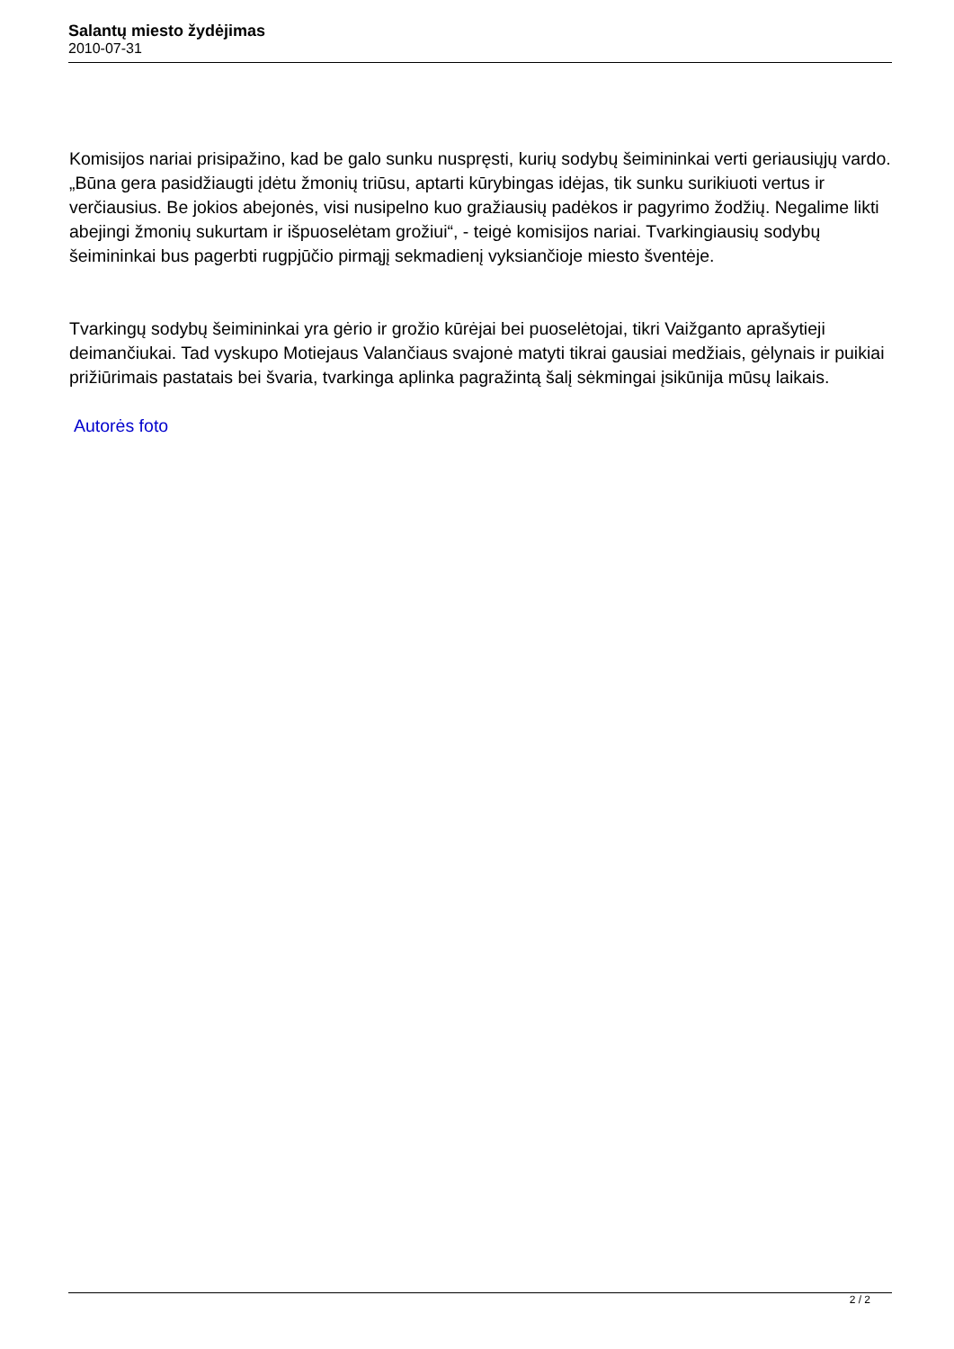Salantų miesto žydėjimas
2010-07-31
Komisijos nariai prisipažino, kad be galo sunku nuspręsti, kurių sodybų šeimininkai verti geriausiųjų vardo. „Būna gera pasidžiaugti įdėtu žmonių triūsu, aptarti kūrybingas idėjas, tik sunku surikiuoti vertus ir verčiausius. Be jokios abejonės, visi nusipelno kuo gražiausių padėkos ir pagyrimo žodžių. Negalime likti abejingi žmonių sukurtam ir išpuoselėtam grožiui“, - teigė komisijos nariai. Tvarkingiausių sodybų šeimininkai bus pagerbti rugpjūčio pirmąjį sekmadienį vyksiančioje miesto šventėje.
Tvarkingų sodybų šeimininkai yra gėrio ir grožio kūrėjai bei puoselėtojai, tikri Vaižganto aprašytieji deimančiukai. Tad vyskupo Motiejaus Valančiaus svajonė matyti tikrai gausiai medžiais, gėlynais ir puikiai prižiūrimais pastatais bei švaria, tvarkinga aplinka pagražintą šalį sėkmingai įsikūnija mūsų laikais.
Autorės foto
2 / 2